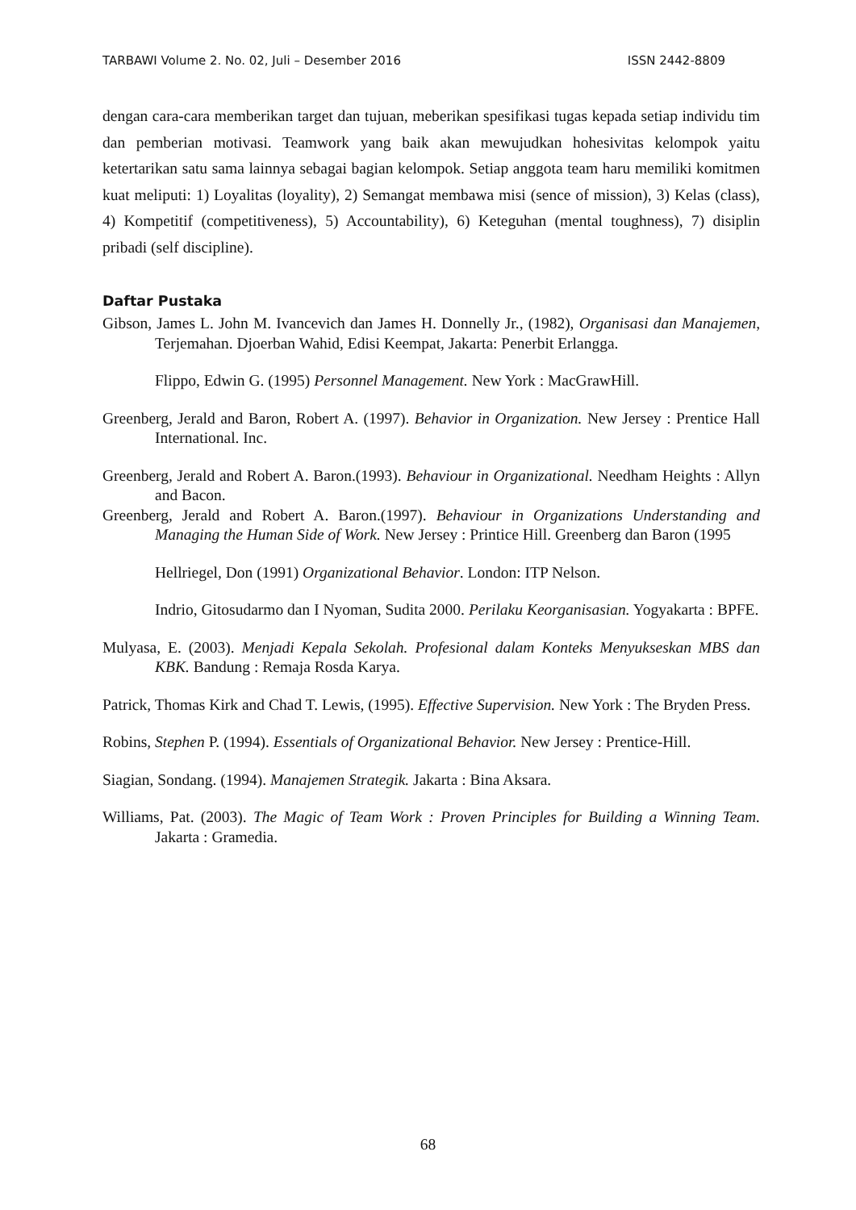TARBAWI Volume 2. No. 02, Juli – Desember 2016 ISSN 2442-8809
dengan cara-cara memberikan target dan tujuan, meberikan spesifikasi tugas kepada setiap individu tim dan pemberian motivasi. Teamwork yang baik akan mewujudkan hohesivitas kelompok yaitu ketertarikan satu sama lainnya sebagai bagian kelompok. Setiap anggota team haru memiliki komitmen kuat meliputi: 1) Loyalitas (loyality), 2) Semangat membawa misi (sence of mission), 3) Kelas (class), 4) Kompetitif (competitiveness), 5) Accountability), 6) Keteguhan (mental toughness), 7) disiplin pribadi (self discipline).
Daftar Pustaka
Gibson, James L. John M. Ivancevich dan James H. Donnelly Jr., (1982), Organisasi dan Manajemen, Terjemahan. Djoerban Wahid, Edisi Keempat, Jakarta: Penerbit Erlangga.
Flippo, Edwin G. (1995) Personnel Management. New York : MacGrawHill.
Greenberg, Jerald and Baron, Robert A. (1997). Behavior in Organization. New Jersey : Prentice Hall International. Inc.
Greenberg, Jerald and Robert A. Baron.(1993). Behaviour in Organizational. Needham Heights : Allyn and Bacon.
Greenberg, Jerald and Robert A. Baron.(1997). Behaviour in Organizations Understanding and Managing the Human Side of Work. New Jersey : Printice Hill. Greenberg dan Baron (1995
Hellriegel, Don (1991) Organizational Behavior. London: ITP Nelson.
Indrio, Gitosudarmo dan I Nyoman, Sudita 2000. Perilaku Keorganisasian. Yogyakarta : BPFE.
Mulyasa, E. (2003). Menjadi Kepala Sekolah. Profesional dalam Konteks Menyukseskan MBS dan KBK. Bandung : Remaja Rosda Karya.
Patrick, Thomas Kirk and Chad T. Lewis, (1995). Effective Supervision. New York : The Bryden Press.
Robins, Stephen P. (1994). Essentials of Organizational Behavior. New Jersey : Prentice-Hill.
Siagian, Sondang. (1994). Manajemen Strategik. Jakarta : Bina Aksara.
Williams, Pat. (2003). The Magic of Team Work : Proven Principles for Building a Winning Team. Jakarta : Gramedia.
68